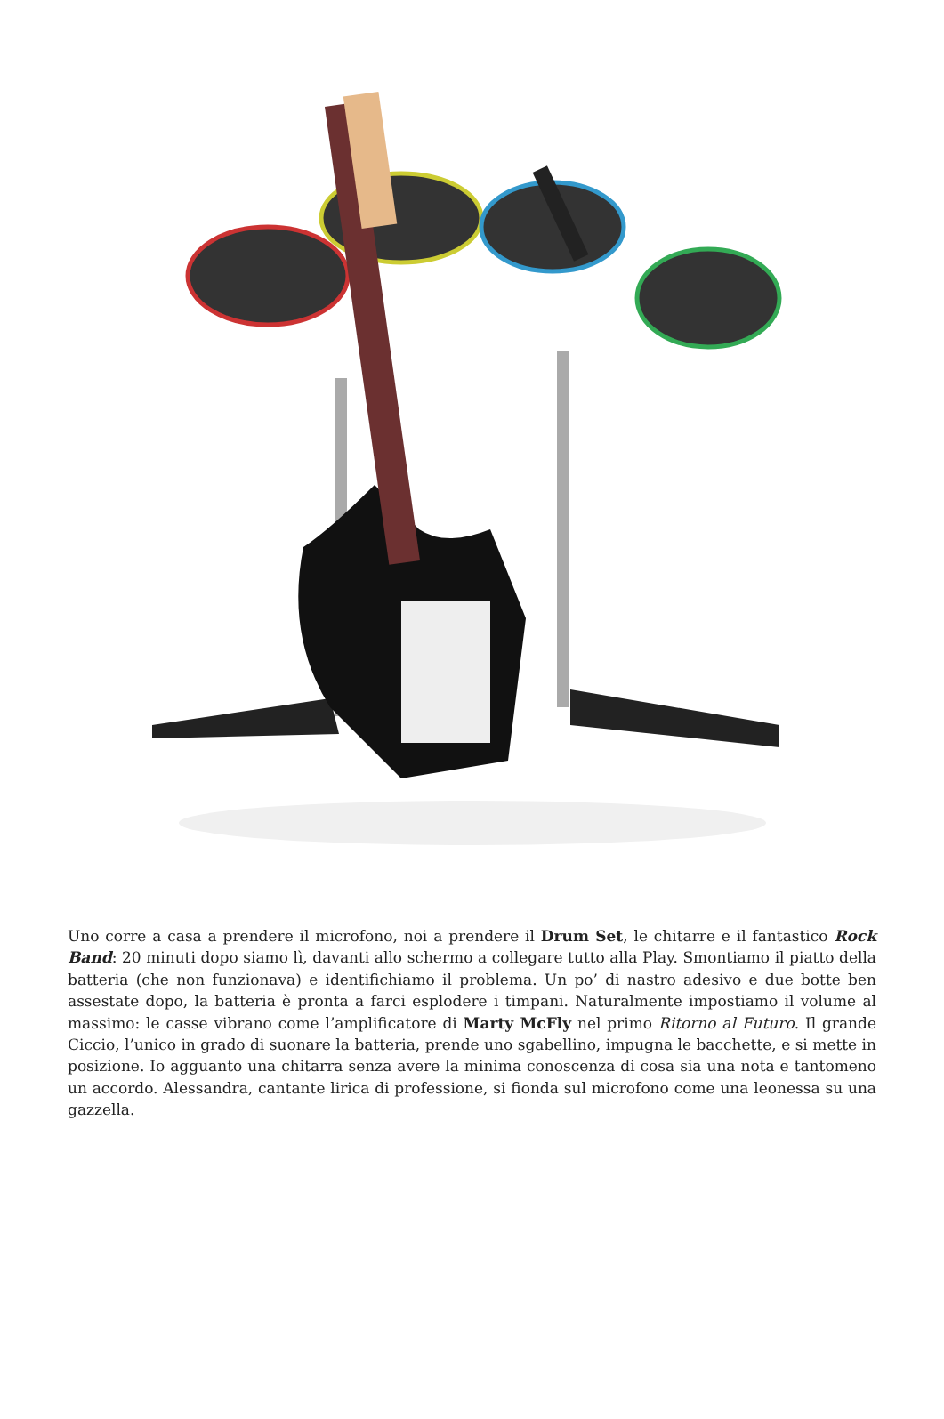Uno corre a casa a prendere il microfono, noi a prendere il Drum Set, le chitarre e il fantastico Rock Band: 20 minuti dopo siamo lì, davanti allo schermo a collegare tutto alla Play. Smontiamo il piatto della batteria (che non funzionava) e identifichiamo il problema. Un po’ di nastro adesivo e due botte ben assestate dopo, la batteria è pronta a farci esplodere i timpani. Naturalmente impostiamo il volume al massimo: le casse vibrano come l’amplificatore di Marty McFly nel primo Ritorno al Futuro. Il grande Ciccio, l’unico in grado di suonare la batteria, prende uno sgabellino, impugna le bacchette, e si mette in posizione. Io agguanto una chitarra senza avere la minima conoscenza di cosa sia una nota e tantomeno un accordo. Alessandra, cantante lirica di professione, si fionda sul microfono come una leonessa su una gazzella.